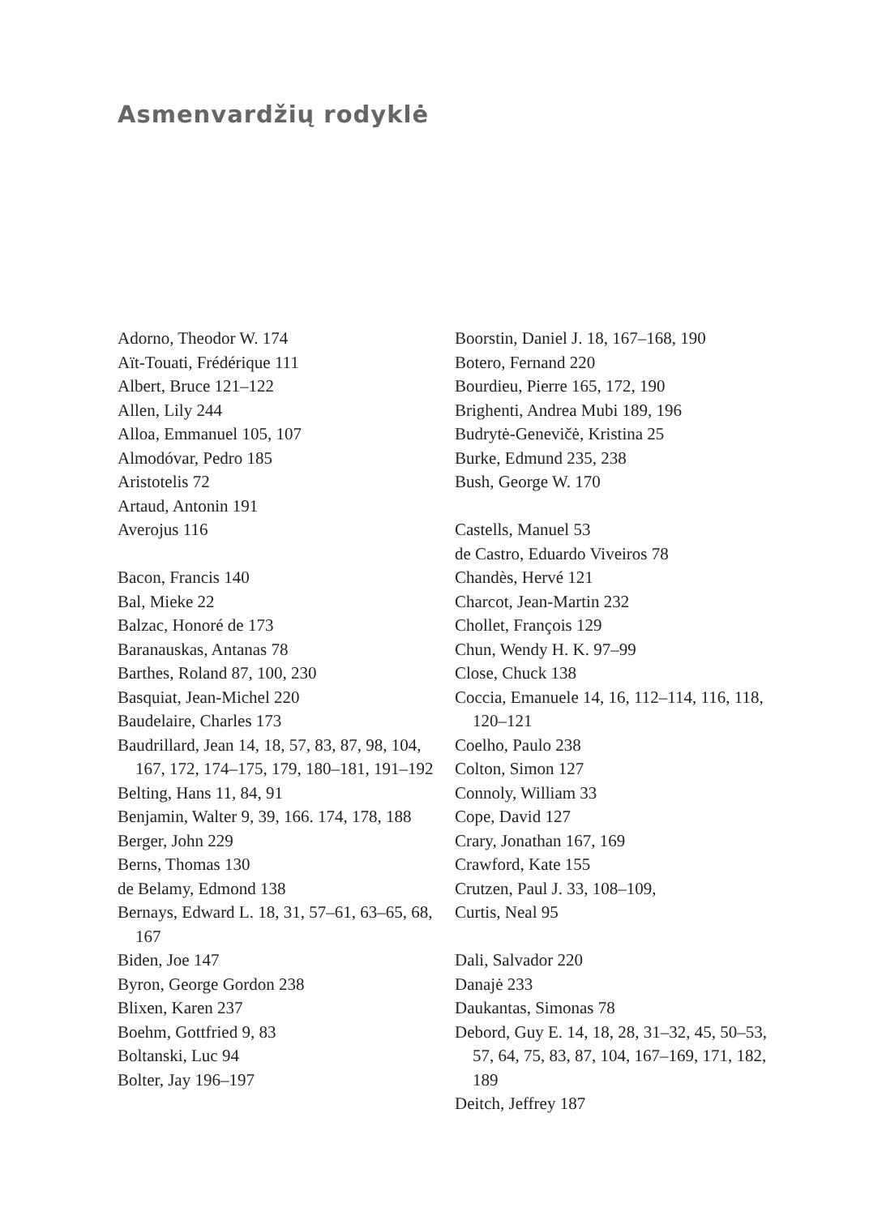Asmenvardžių rodyklė
Adorno, Theodor W. 174
Aït-Touati, Frédérique 111
Albert, Bruce 121–122
Allen, Lily 244
Alloa, Emmanuel 105, 107
Almodóvar, Pedro 185
Aristotelis 72
Artaud, Antonin 191
Averojus 116
Bacon, Francis 140
Bal, Mieke 22
Balzac, Honoré de 173
Baranauskas, Antanas 78
Barthes, Roland 87, 100, 230
Basquiat, Jean-Michel 220
Baudelaire, Charles 173
Baudrillard, Jean 14, 18, 57, 83, 87, 98, 104, 167, 172, 174–175, 179, 180–181, 191–192
Belting, Hans 11, 84, 91
Benjamin, Walter 9, 39, 166. 174, 178, 188
Berger, John 229
Berns, Thomas 130
de Belamy, Edmond 138
Bernays, Edward L. 18, 31, 57–61, 63–65, 68, 167
Biden, Joe 147
Byron, George Gordon 238
Blixen, Karen 237
Boehm, Gottfried 9, 83
Boltanski, Luc 94
Bolter, Jay 196–197
Boorstin, Daniel J. 18, 167–168, 190
Botero, Fernand 220
Bourdieu, Pierre 165, 172, 190
Brighenti, Andrea Mubi 189, 196
Budrytė-Genevičė, Kristina 25
Burke, Edmund 235, 238
Bush, George W. 170
Castells, Manuel 53
de Castro, Eduardo Viveiros 78
Chandès, Hervé 121
Charcot, Jean-Martin 232
Chollet, François 129
Chun, Wendy H. K. 97–99
Close, Chuck 138
Coccia, Emanuele 14, 16, 112–114, 116, 118, 120–121
Coelho, Paulo 238
Colton, Simon 127
Connoly, William 33
Cope, David 127
Crary, Jonathan 167, 169
Crawford, Kate 155
Crutzen, Paul J. 33, 108–109,
Curtis, Neal 95
Dali, Salvador 220
Danajė 233
Daukantas, Simonas 78
Debord, Guy E. 14, 18, 28, 31–32, 45, 50–53, 57, 64, 75, 83, 87, 104, 167–169, 171, 182, 189
Deitch, Jeffrey 187